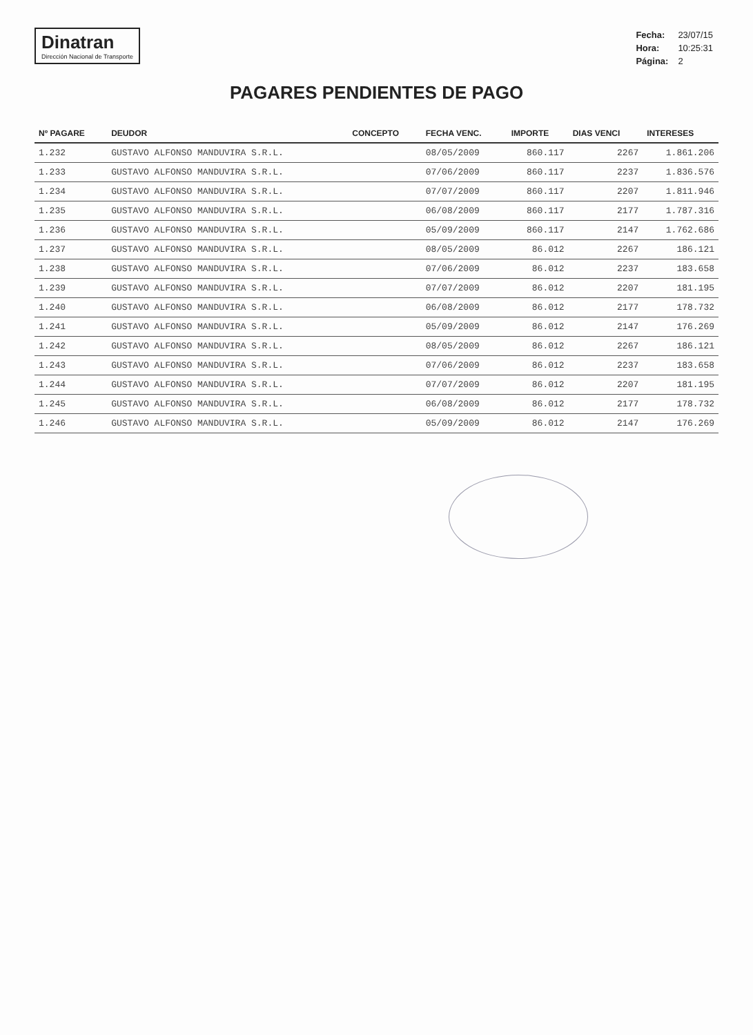Dinatran
Dirección Nacional de Transporte
| Fecha: | 23/07/15 |
| Hora: | 10:25:31 |
| Página: | 2 |
PAGARES PENDIENTES DE PAGO
| Nº PAGARE | DEUDOR | CONCEPTO | FECHA VENC. | IMPORTE | DIAS VENCI | INTERESES |
| --- | --- | --- | --- | --- | --- | --- |
| 1.232 | GUSTAVO ALFONSO MANDUVIRA S.R.L. | | 08/05/2009 | 860.117 | 2267 | 1.861.206 |
| 1.233 | GUSTAVO ALFONSO MANDUVIRA S.R.L. | | 07/06/2009 | 860.117 | 2237 | 1.836.576 |
| 1.234 | GUSTAVO ALFONSO MANDUVIRA S.R.L. | | 07/07/2009 | 860.117 | 2207 | 1.811.946 |
| 1.235 | GUSTAVO ALFONSO MANDUVIRA S.R.L. | | 06/08/2009 | 860.117 | 2177 | 1.787.316 |
| 1.236 | GUSTAVO ALFONSO MANDUVIRA S.R.L. | | 05/09/2009 | 860.117 | 2147 | 1.762.686 |
| 1.237 | GUSTAVO ALFONSO MANDUVIRA S.R.L. | | 08/05/2009 | 86.012 | 2267 | 186.121 |
| 1.238 | GUSTAVO ALFONSO MANDUVIRA S.R.L. | | 07/06/2009 | 86.012 | 2237 | 183.658 |
| 1.239 | GUSTAVO ALFONSO MANDUVIRA S.R.L. | | 07/07/2009 | 86.012 | 2207 | 181.195 |
| 1.240 | GUSTAVO ALFONSO MANDUVIRA S.R.L. | | 06/08/2009 | 86.012 | 2177 | 178.732 |
| 1.241 | GUSTAVO ALFONSO MANDUVIRA S.R.L. | | 05/09/2009 | 86.012 | 2147 | 176.269 |
| 1.242 | GUSTAVO ALFONSO MANDUVIRA S.R.L. | | 08/05/2009 | 86.012 | 2267 | 186.121 |
| 1.243 | GUSTAVO ALFONSO MANDUVIRA S.R.L. | | 07/06/2009 | 86.012 | 2237 | 183.658 |
| 1.244 | GUSTAVO ALFONSO MANDUVIRA S.R.L. | | 07/07/2009 | 86.012 | 2207 | 181.195 |
| 1.245 | GUSTAVO ALFONSO MANDUVIRA S.R.L. | | 06/08/2009 | 86.012 | 2177 | 178.732 |
| 1.246 | GUSTAVO ALFONSO MANDUVIRA S.R.L. | | 05/09/2009 | 86.012 | 2147 | 176.269 |